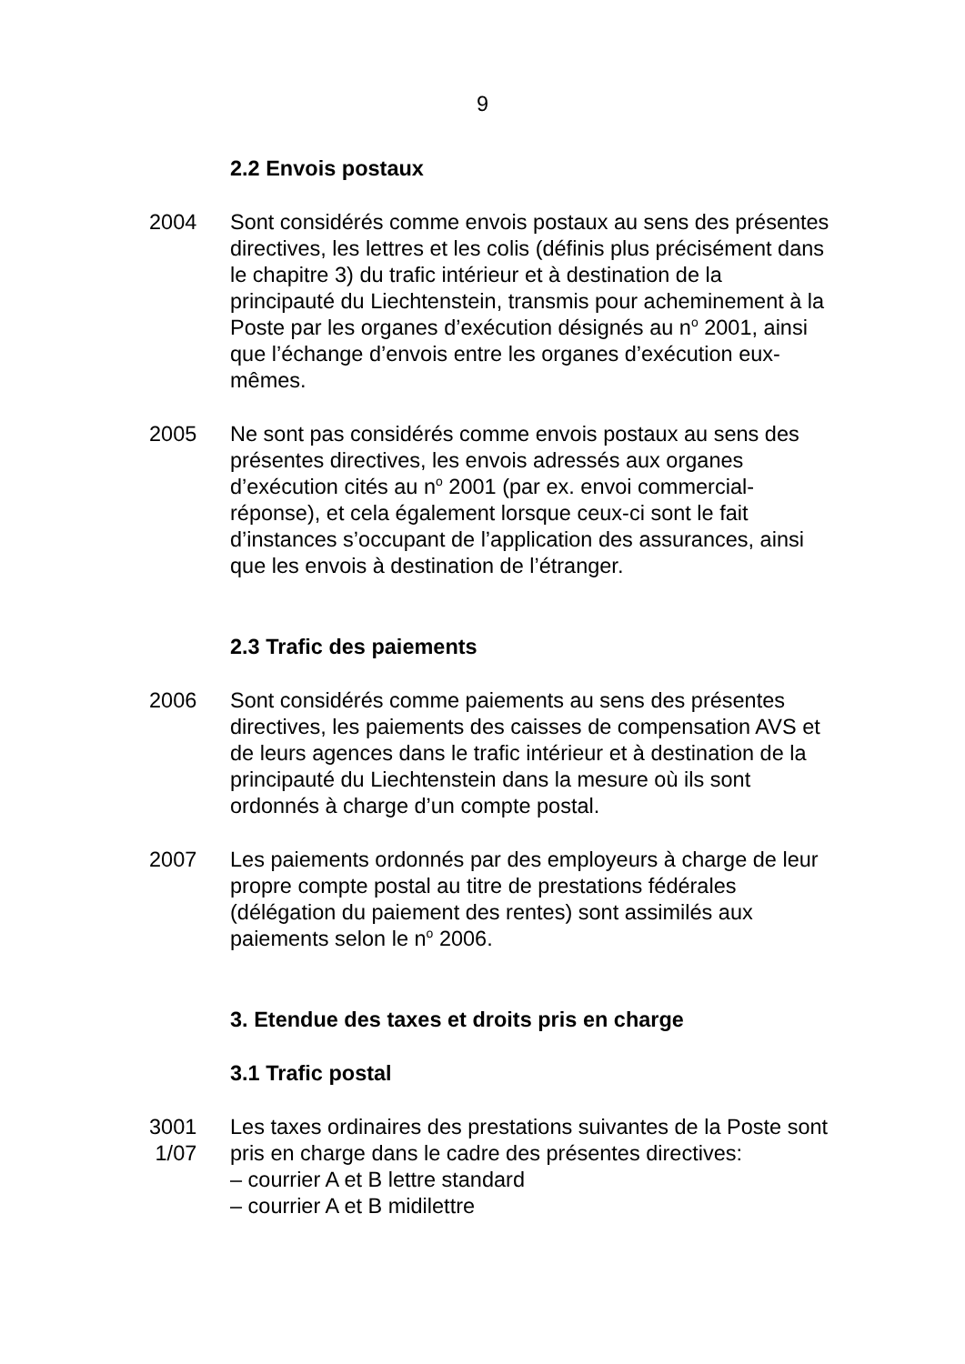9
2.2 Envois postaux
2004 Sont considérés comme envois postaux au sens des présentes directives, les lettres et les colis (définis plus précisément dans le chapitre 3) du trafic intérieur et à destination de la principauté du Liechtenstein, transmis pour acheminement à la Poste par les organes d’exécution désignés au n<sup>o</sup> 2001, ainsi que l’échange d’envois entre les organes d’exécution eux-mêmes.
2005 Ne sont pas considérés comme envois postaux au sens des présentes directives, les envois adressés aux organes d’exécution cités au n<sup>o</sup> 2001 (par ex. envoi commercial-réponse), et cela également lorsque ceux-ci sont le fait d’instances s’occupant de l’application des assurances, ainsi que les envois à destination de l’étranger.
2.3 Trafic des paiements
2006 Sont considérés comme paiements au sens des présentes directives, les paiements des caisses de compensation AVS et de leurs agences dans le trafic intérieur et à destination de la principauté du Liechtenstein dans la mesure où ils sont ordonnés à charge d’un compte postal.
2007 Les paiements ordonnés par des employeurs à charge de leur propre compte postal au titre de prestations fédérales (délégation du paiement des rentes) sont assimilés aux paiements selon le n<sup>o</sup> 2006.
3. Etendue des taxes et droits pris en charge
3.1 Trafic postal
3001
1/07
Les taxes ordinaires des prestations suivantes de la Poste sont pris en charge dans le cadre des présentes directives:
– courrier A et B lettre standard
– courrier A et B midilettre